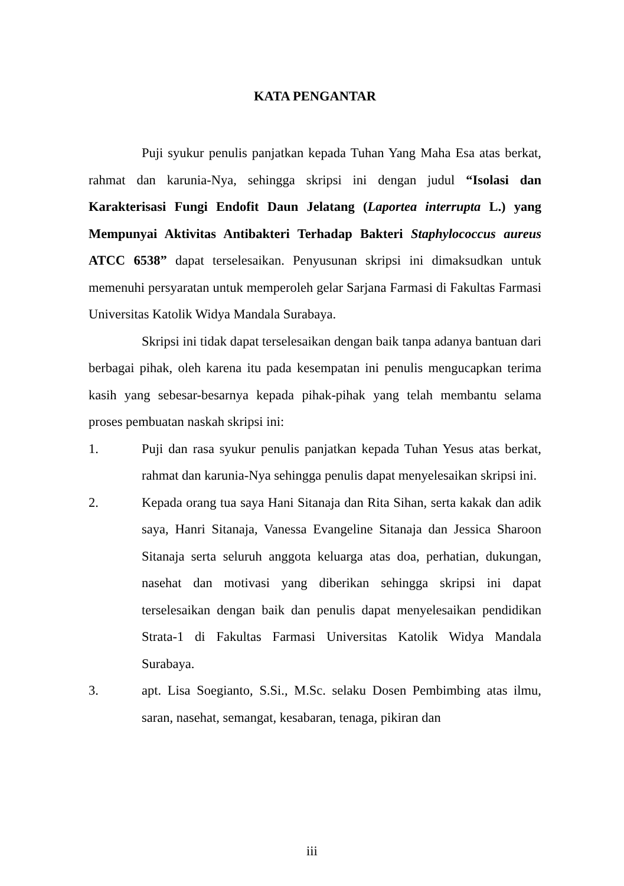KATA PENGANTAR
Puji syukur penulis panjatkan kepada Tuhan Yang Maha Esa atas berkat, rahmat dan karunia-Nya, sehingga skripsi ini dengan judul “Isolasi dan Karakterisasi Fungi Endofit Daun Jelatang (Laportea interrupta L.) yang Mempunyai Aktivitas Antibakteri Terhadap Bakteri Staphylococcus aureus ATCC 6538” dapat terselesaikan. Penyusunan skripsi ini dimaksudkan untuk memenuhi persyaratan untuk memperoleh gelar Sarjana Farmasi di Fakultas Farmasi Universitas Katolik Widya Mandala Surabaya.
Skripsi ini tidak dapat terselesaikan dengan baik tanpa adanya bantuan dari berbagai pihak, oleh karena itu pada kesempatan ini penulis mengucapkan terima kasih yang sebesar-besarnya kepada pihak-pihak yang telah membantu selama proses pembuatan naskah skripsi ini:
1. Puji dan rasa syukur penulis panjatkan kepada Tuhan Yesus atas berkat, rahmat dan karunia-Nya sehingga penulis dapat menyelesaikan skripsi ini.
2. Kepada orang tua saya Hani Sitanaja dan Rita Sihan, serta kakak dan adik saya, Hanri Sitanaja, Vanessa Evangeline Sitanaja dan Jessica Sharoon Sitanaja serta seluruh anggota keluarga atas doa, perhatian, dukungan, nasehat dan motivasi yang diberikan sehingga skripsi ini dapat terselesaikan dengan baik dan penulis dapat menyelesaikan pendidikan Strata-1 di Fakultas Farmasi Universitas Katolik Widya Mandala Surabaya.
3. apt. Lisa Soegianto, S.Si., M.Sc. selaku Dosen Pembimbing atas ilmu, saran, nasehat, semangat, kesabaran, tenaga, pikiran dan
iii